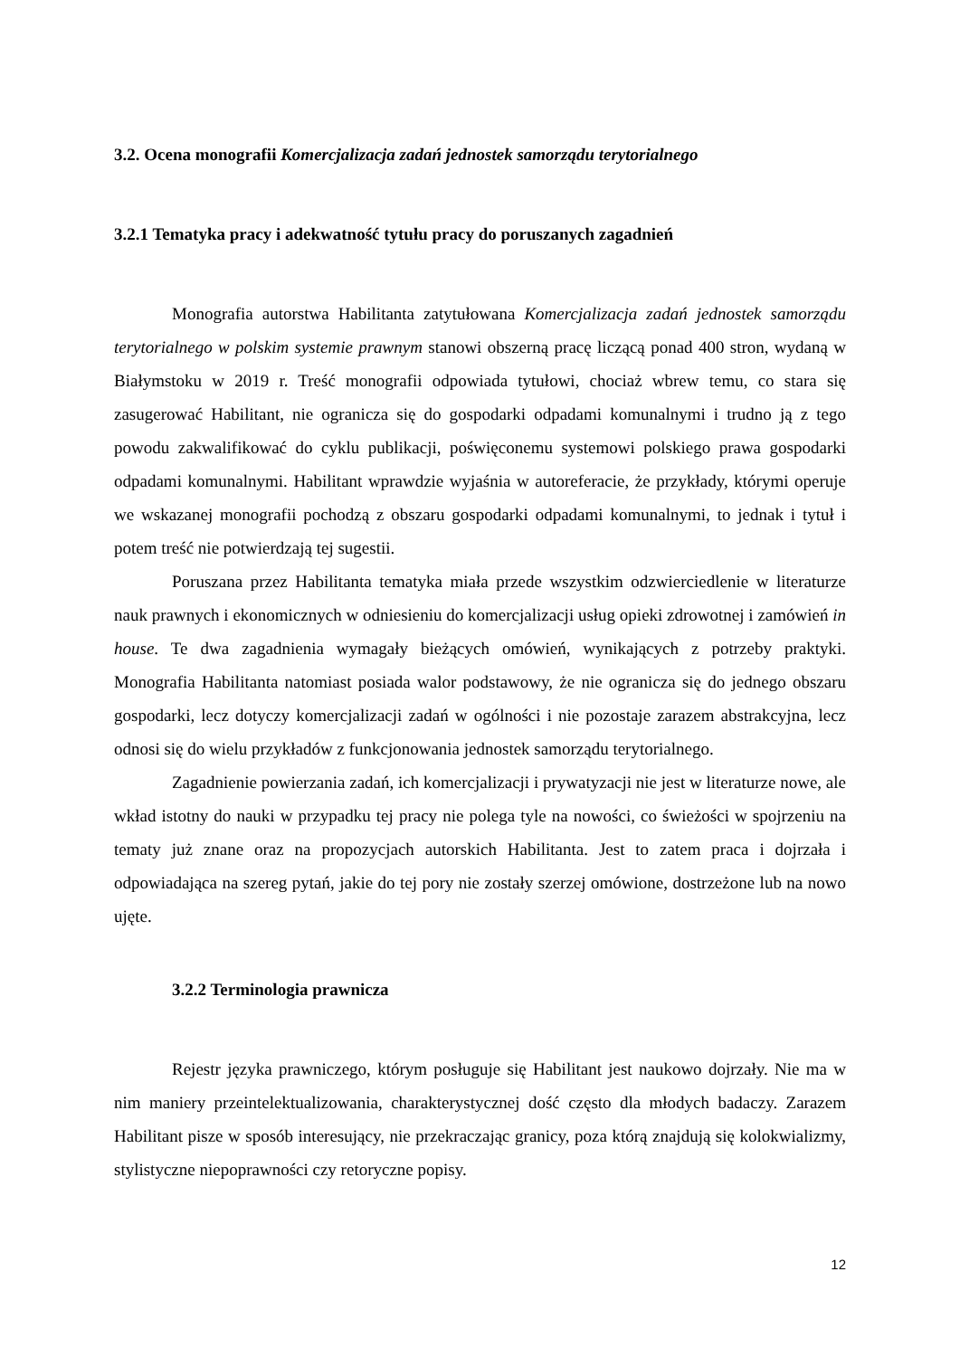3.2. Ocena monografii Komercjalizacja zadań jednostek samorządu terytorialnego
3.2.1 Tematyka pracy i adekwatność tytułu pracy do poruszanych zagadnień
Monografia autorstwa Habilitanta zatytułowana Komercjalizacja zadań jednostek samorządu terytorialnego w polskim systemie prawnym stanowi obszerną pracę liczącą ponad 400 stron, wydaną w Białymstoku w 2019 r. Treść monografii odpowiada tytułowi, chociaż wbrew temu, co stara się zasugerować Habilitant, nie ogranicza się do gospodarki odpadami komunalnymi i trudno ją z tego powodu zakwalifikować do cyklu publikacji, poświęconemu systemowi polskiego prawa gospodarki odpadami komunalnymi. Habilitant wprawdzie wyjaśnia w autoreferacie, że przykłady, którymi operuje we wskazanej monografii pochodzą z obszaru gospodarki odpadami komunalnymi, to jednak i tytuł i potem treść nie potwierdzają tej sugestii.
Poruszana przez Habilitanta tematyka miała przede wszystkim odzwierciedlenie w literaturze nauk prawnych i ekonomicznych w odniesieniu do komercjalizacji usług opieki zdrowotnej i zamówień in house. Te dwa zagadnienia wymagały bieżących omówień, wynikających z potrzeby praktyki. Monografia Habilitanta natomiast posiada walor podstawowy, że nie ogranicza się do jednego obszaru gospodarki, lecz dotyczy komercjalizacji zadań w ogólności i nie pozostaje zarazem abstrakcyjna, lecz odnosi się do wielu przykładów z funkcjonowania jednostek samorządu terytorialnego.
Zagadnienie powierzania zadań, ich komercjalizacji i prywatyzacji nie jest w literaturze nowe, ale wkład istotny do nauki w przypadku tej pracy nie polega tyle na nowości, co świeżości w spojrzeniu na tematy już znane oraz na propozycjach autorskich Habilitanta. Jest to zatem praca i dojrzała i odpowiadająca na szereg pytań, jakie do tej pory nie zostały szerzej omówione, dostrzeżone lub na nowo ujęte.
3.2.2 Terminologia prawnicza
Rejestr języka prawniczego, którym posługuje się Habilitant jest naukowo dojrzały. Nie ma w nim maniery przeintelektualizowania, charakterystycznej dość często dla młodych badaczy. Zarazem Habilitant pisze w sposób interesujący, nie przekraczając granicy, poza którą znajdują się kolokwializmy, stylistyczne niepoprawności czy retoryczne popisy.
12